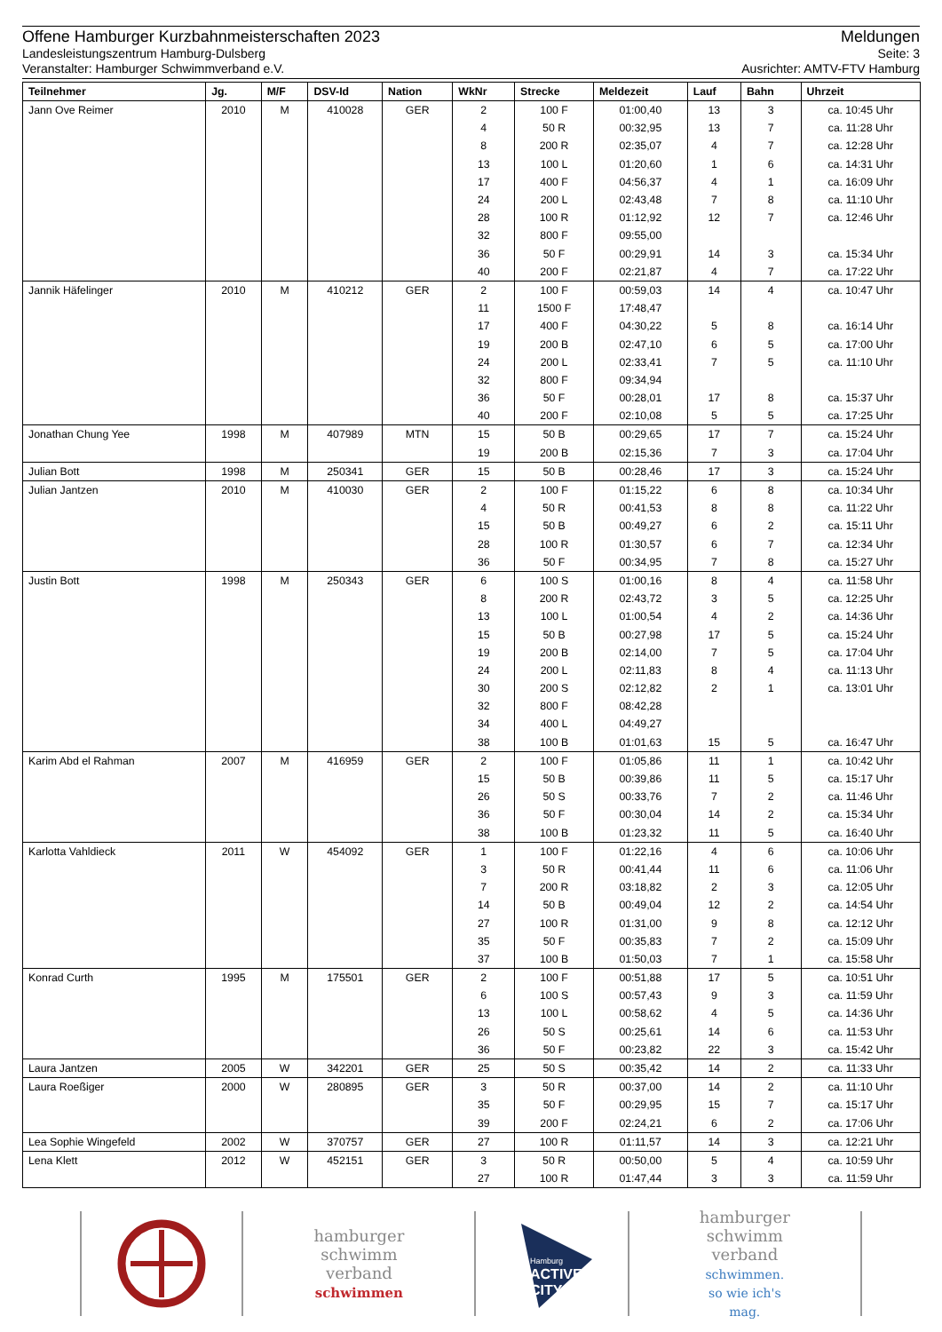Offene Hamburger Kurzbahnmeisterschaften 2023 Meldungen
Landesleistungszentrum Hamburg-Dulsberg Seite: 3
Veranstalter: Hamburger Schwimmverband e.V. Ausrichter: AMTV-FTV Hamburg
| Teilnehmer | Jg. | M/F | DSV-Id | Nation | WkNr | Strecke | Meldezeit | Lauf | Bahn | Uhrzeit |
| --- | --- | --- | --- | --- | --- | --- | --- | --- | --- | --- |
| Jann Ove Reimer | 2010 | M | 410028 | GER | 2 | 100 F | 01:00,40 | 13 | 3 | ca. 10:45 Uhr |
| | | | | | 4 | 50 R | 00:32,95 | 13 | 7 | ca. 11:28 Uhr |
| | | | | | 8 | 200 R | 02:35,07 | 4 | 7 | ca. 12:28 Uhr |
| | | | | | 13 | 100 L | 01:20,60 | 1 | 6 | ca. 14:31 Uhr |
| | | | | | 17 | 400 F | 04:56,37 | 4 | 1 | ca. 16:09 Uhr |
| | | | | | 24 | 200 L | 02:43,48 | 7 | 8 | ca. 11:10 Uhr |
| | | | | | 28 | 100 R | 01:12,92 | 12 | 7 | ca. 12:46 Uhr |
| | | | | | 32 | 800 F | 09:55,00 | | | |
| | | | | | 36 | 50 F | 00:29,91 | 14 | 3 | ca. 15:34 Uhr |
| | | | | | 40 | 200 F | 02:21,87 | 4 | 7 | ca. 17:22 Uhr |
| Jannik Häfelinger | 2010 | M | 410212 | GER | 2 | 100 F | 00:59,03 | 14 | 4 | ca. 10:47 Uhr |
| | | | | | 11 | 1500 F | 17:48,47 | | | |
| | | | | | 17 | 400 F | 04:30,22 | 5 | 8 | ca. 16:14 Uhr |
| | | | | | 19 | 200 B | 02:47,10 | 6 | 5 | ca. 17:00 Uhr |
| | | | | | 24 | 200 L | 02:33,41 | 7 | 5 | ca. 11:10 Uhr |
| | | | | | 32 | 800 F | 09:34,94 | | | |
| | | | | | 36 | 50 F | 00:28,01 | 17 | 8 | ca. 15:37 Uhr |
| | | | | | 40 | 200 F | 02:10,08 | 5 | 5 | ca. 17:25 Uhr |
| Jonathan Chung Yee | 1998 | M | 407989 | MTN | 15 | 50 B | 00:29,65 | 17 | 7 | ca. 15:24 Uhr |
| | | | | | 19 | 200 B | 02:15,36 | 7 | 3 | ca. 17:04 Uhr |
| Julian Bott | 1998 | M | 250341 | GER | 15 | 50 B | 00:28,46 | 17 | 3 | ca. 15:24 Uhr |
| Julian Jantzen | 2010 | M | 410030 | GER | 2 | 100 F | 01:15,22 | 6 | 8 | ca. 10:34 Uhr |
| | | | | | 4 | 50 R | 00:41,53 | 8 | 8 | ca. 11:22 Uhr |
| | | | | | 15 | 50 B | 00:49,27 | 6 | 2 | ca. 15:11 Uhr |
| | | | | | 28 | 100 R | 01:30,57 | 6 | 7 | ca. 12:34 Uhr |
| | | | | | 36 | 50 F | 00:34,95 | 7 | 8 | ca. 15:27 Uhr |
| Justin Bott | 1998 | M | 250343 | GER | 6 | 100 S | 01:00,16 | 8 | 4 | ca. 11:58 Uhr |
| | | | | | 8 | 200 R | 02:43,72 | 3 | 5 | ca. 12:25 Uhr |
| | | | | | 13 | 100 L | 01:00,54 | 4 | 2 | ca. 14:36 Uhr |
| | | | | | 15 | 50 B | 00:27,98 | 17 | 5 | ca. 15:24 Uhr |
| | | | | | 19 | 200 B | 02:14,00 | 7 | 5 | ca. 17:04 Uhr |
| | | | | | 24 | 200 L | 02:11,83 | 8 | 4 | ca. 11:13 Uhr |
| | | | | | 30 | 200 S | 02:12,82 | 2 | 1 | ca. 13:01 Uhr |
| | | | | | 32 | 800 F | 08:42,28 | | | |
| | | | | | 34 | 400 L | 04:49,27 | | | |
| | | | | | 38 | 100 B | 01:01,63 | 15 | 5 | ca. 16:47 Uhr |
| Karim Abd el Rahman | 2007 | M | 416959 | GER | 2 | 100 F | 01:05,86 | 11 | 1 | ca. 10:42 Uhr |
| | | | | | 15 | 50 B | 00:39,86 | 11 | 5 | ca. 15:17 Uhr |
| | | | | | 26 | 50 S | 00:33,76 | 7 | 2 | ca. 11:46 Uhr |
| | | | | | 36 | 50 F | 00:30,04 | 14 | 2 | ca. 15:34 Uhr |
| | | | | | 38 | 100 B | 01:23,32 | 11 | 5 | ca. 16:40 Uhr |
| Karlotta Vahldieck | 2011 | W | 454092 | GER | 1 | 100 F | 01:22,16 | 4 | 6 | ca. 10:06 Uhr |
| | | | | | 3 | 50 R | 00:41,44 | 11 | 6 | ca. 11:06 Uhr |
| | | | | | 7 | 200 R | 03:18,82 | 2 | 3 | ca. 12:05 Uhr |
| | | | | | 14 | 50 B | 00:49,04 | 12 | 2 | ca. 14:54 Uhr |
| | | | | | 27 | 100 R | 01:31,00 | 9 | 8 | ca. 12:12 Uhr |
| | | | | | 35 | 50 F | 00:35,83 | 7 | 2 | ca. 15:09 Uhr |
| | | | | | 37 | 100 B | 01:50,03 | 7 | 1 | ca. 15:58 Uhr |
| Konrad Curth | 1995 | M | 175501 | GER | 2 | 100 F | 00:51,88 | 17 | 5 | ca. 10:51 Uhr |
| | | | | | 6 | 100 S | 00:57,43 | 9 | 3 | ca. 11:59 Uhr |
| | | | | | 13 | 100 L | 00:58,62 | 4 | 5 | ca. 14:36 Uhr |
| | | | | | 26 | 50 S | 00:25,61 | 14 | 6 | ca. 11:53 Uhr |
| | | | | | 36 | 50 F | 00:23,82 | 22 | 3 | ca. 15:42 Uhr |
| Laura Jantzen | 2005 | W | 342201 | GER | 25 | 50 S | 00:35,42 | 14 | 2 | ca. 11:33 Uhr |
| Laura Roeßiger | 2000 | W | 280895 | GER | 3 | 50 R | 00:37,00 | 14 | 2 | ca. 11:10 Uhr |
| | | | | | 35 | 50 F | 00:29,95 | 15 | 7 | ca. 15:17 Uhr |
| | | | | | 39 | 200 F | 02:24,21 | 6 | 2 | ca. 17:06 Uhr |
| Lea Sophie Wingefeld | 2002 | W | 370757 | GER | 27 | 100 R | 01:11,57 | 14 | 3 | ca. 12:21 Uhr |
| Lena Klett | 2012 | W | 452151 | GER | 3 | 50 R | 00:50,00 | 5 | 4 | ca. 10:59 Uhr |
| | | | | | 27 | 100 R | 01:47,44 | 3 | 3 | ca. 11:59 Uhr |
hamburger
schwimm
verband
schwimmen
Hamburg
ACTIVE
CITY
hamburger
schwimm
verband
schwimmen.
so wie ich's
mag.